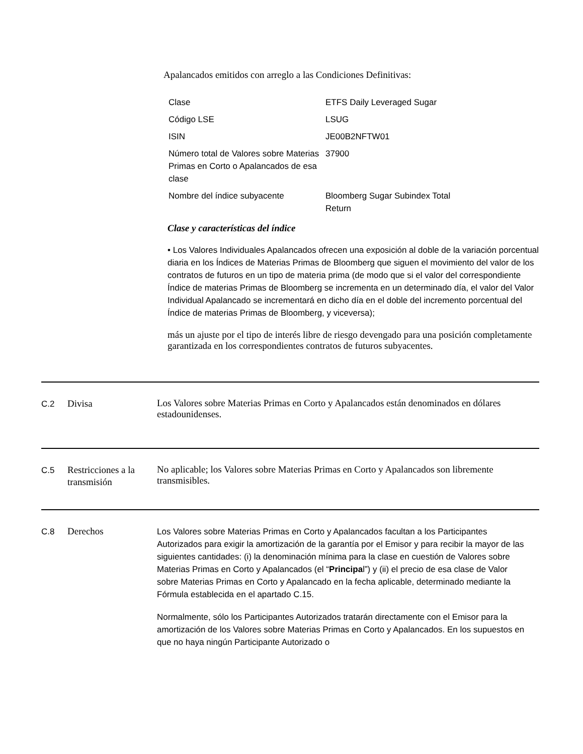Apalancados emitidos con arreglo a las Condiciones Definitivas:
| Clase | ETFS Daily Leveraged Sugar |
| Código LSE | LSUG |
| ISIN | JE00B2NFTW01 |
| Número total de Valores sobre Materias Primas en Corto o Apalancados de esa clase | 37900 |
| Nombre del índice subyacente | Bloomberg Sugar Subindex Total Return |
Clase y características del índice
• Los Valores Individuales Apalancados ofrecen una exposición al doble de la variación porcentual diaria en los Índices de Materias Primas de Bloomberg que siguen el movimiento del valor de los contratos de futuros en un tipo de materia prima (de modo que si el valor del correspondiente Índice de materias Primas de Bloomberg se incrementa en un determinado día, el valor del Valor Individual Apalancado se incrementará en dicho día en el doble del incremento porcentual del Índice de materias Primas de Bloomberg, y viceversa);
más un ajuste por el tipo de interés libre de riesgo devengado para una posición completamente garantizada en los correspondientes contratos de futuros subyacentes.
C.2
Divisa
Los Valores sobre Materias Primas en Corto y Apalancados están denominados en dólares estadounidenses.
C.5
Restricciones a la transmisión
No aplicable; los Valores sobre Materias Primas en Corto y Apalancados son libremente transmisibles.
C.8
Derechos
Los Valores sobre Materias Primas en Corto y Apalancados facultan a los Participantes Autorizados para exigir la amortización de la garantía por el Emisor y para recibir la mayor de las siguientes cantidades: (i) la denominación mínima para la clase en cuestión de Valores sobre Materias Primas en Corto y Apalancados (el “Principal”) y (ii) el precio de esa clase de Valor sobre Materias Primas en Corto y Apalancado en la fecha aplicable, determinado mediante la Fórmula establecida en el apartado C.15.
Normalmente, sólo los Participantes Autorizados tratarán directamente con el Emisor para la amortización de los Valores sobre Materias Primas en Corto y Apalancados. En los supuestos en que no haya ningún Participante Autorizado o